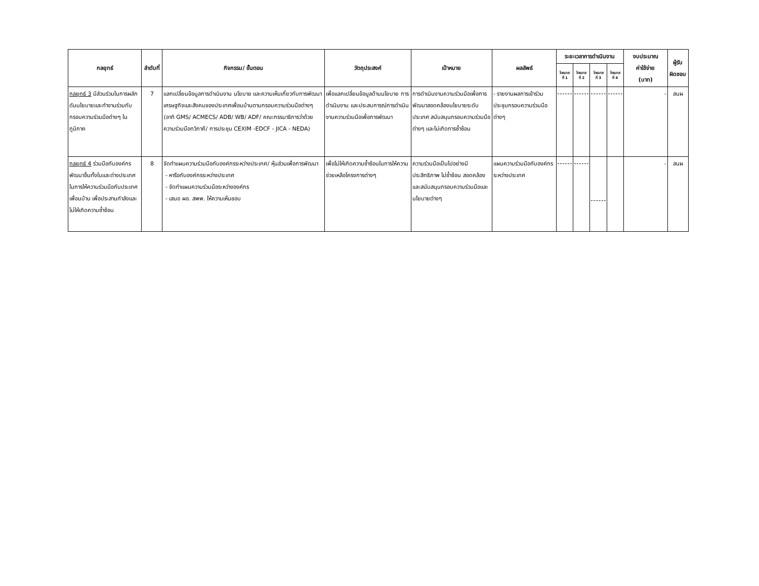| กลยุทธ์ | ลำดับที่ | กิจกรรม/ ขั้นตอน | วัตถุประสงค์ | เป้าหมาย | ผลลัพธ์ | ระยะเวลาการดำเนินงาน | | | | งบประมาณ ค่าใช้จ่าย (บาท) | ผู้รับ ผิดชอบ |
| --- | --- | --- | --- | --- | --- | --- | --- | --- | --- | --- | --- |
| | | | | | | ไตรมาส ที่ 1 | ไตรมาส ที่ 2 | ไตรมาส ที่ 3 | ไตรมาส ที่ 4 | | |
| กลยุทธ์ 3 มีส่วนร่วมในการผลักดันนโยบายและทำงานร่วมกับกรอบความร่วมมือต่างๆ ในภูมิภาค | 7 | แลกเปลี่ยนข้อมูลการดำเนินงาน นโยบาย และความเห็นเกี่ยวกับการพัฒนาเศรษฐกิจและสังคมของประเทศเพื่อนบ้านตามกรอบความร่วมมือต่างๆ (อาทิ GMS/ ACMECS/ ADB/ WB/ ADF/ คณะกรรมาธิการว่าด้วยความร่วมมือทวิภาคี/ การประชุม CEXIM -EDCF - JICA - NEDA) | เพื่อแลกเปลี่ยนข้อมูลด้านนโยบาย การดำเนินงาน และประสบการณ์การดำเนินงานความร่วมมือเพื่อการพัฒนา | การดำเนินงานความร่วมมือเพื่อการพัฒนาสอดคล้องนโยบายระดับประเทศ สนับสนุนกรอบความร่วมมือต่างๆ และไม่เกิดการซ้ำซ้อน | - รายงานผลการเข้าร่วมประชุมกรอบความร่วมมือต่างๆ | | | | | - | สนผ |
| กลยุทธ์ 4 ร่วมมือกับองค์กรพัฒนาอื่นทั้งในและต่างประเทศในการให้ความร่วมมือกับประเทศเพื่อนบ้าน เพื่อประสานกำลังและไม่ให้เกิดความซ้ำซ้อน | 8 | จัดทำแผนความร่วมมือกับองค์กรระหว่างประเทศ/ หุ้นส่วนเพื่อการพัฒนา - หารือกับองค์กรระหว่างประเทศ - จัดทำแผนความร่วมมือระหว่างองค์กร - เสนอ ผอ. สพพ. ให้ความเห็นชอบ | เพื่อไม่ให้เกิดความซ้ำซ้อนในการให้ความช่วยเหลือโครงการต่างๆ | ความร่วมมือเป็นไปอย่างมีประสิทธิภาพ ไม่ซ้ำซ้อน สอดคล้อง และสนับสนุนกรอบความร่วมมือและนโยบายต่างๆ | แผนความร่วมมือกับองค์กรระหว่างประเทศ | | | | | - | สนผ |